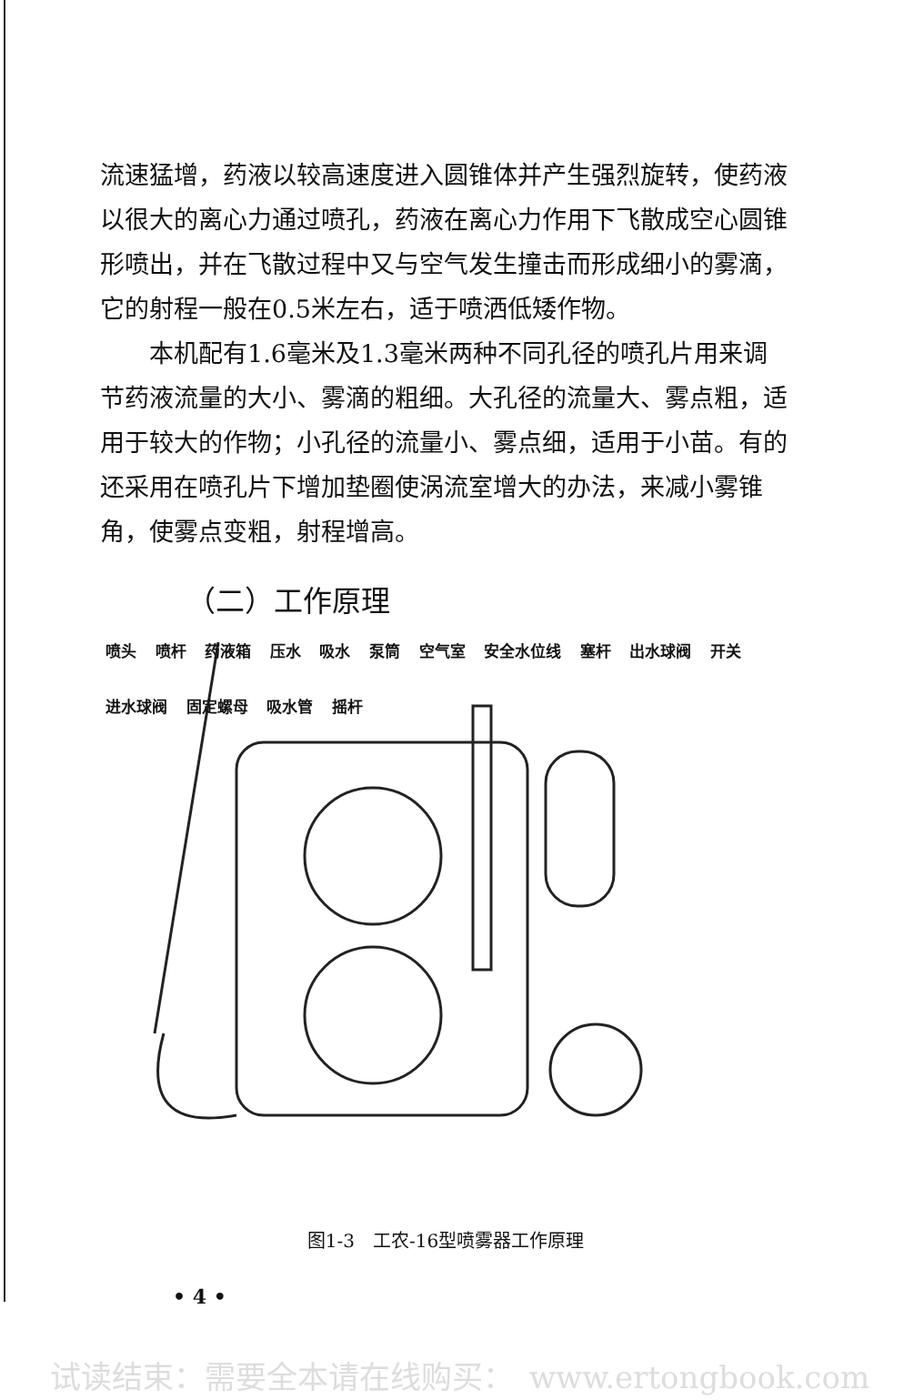流速猛增，药液以较高速度进入圆锥体并产生强烈旋转，使药液以很大的离心力通过喷孔，药液在离心力作用下飞散成空心圆锥形喷出，并在飞散过程中又与空气发生撞击而形成细小的雾滴，它的射程一般在0.5米左右，适于喷洒低矮作物。
  本机配有1.6毫米及1.3毫米两种不同孔径的喷孔片用来调节药液流量的大小、雾滴的粗细。大孔径的流量大、雾点粗，适用于较大的作物；小孔径的流量小、雾点细，适用于小苗。有的还采用在喷孔片下增加垫圈使涡流室增大的办法，来减小雾锥角，使雾点变粗，射程增高。
（二）工作原理
喷头 喷杆 药液箱 压水 吸水 泵筒 空气室 安全水位线 塞杆 出水球阀 开关 进水球阀 固定螺母 吸水管 摇杆
图1-3　工农-16型喷雾器工作原理
• 4 •
试读结束：需要全本请在线购买：　www.ertongbook.com